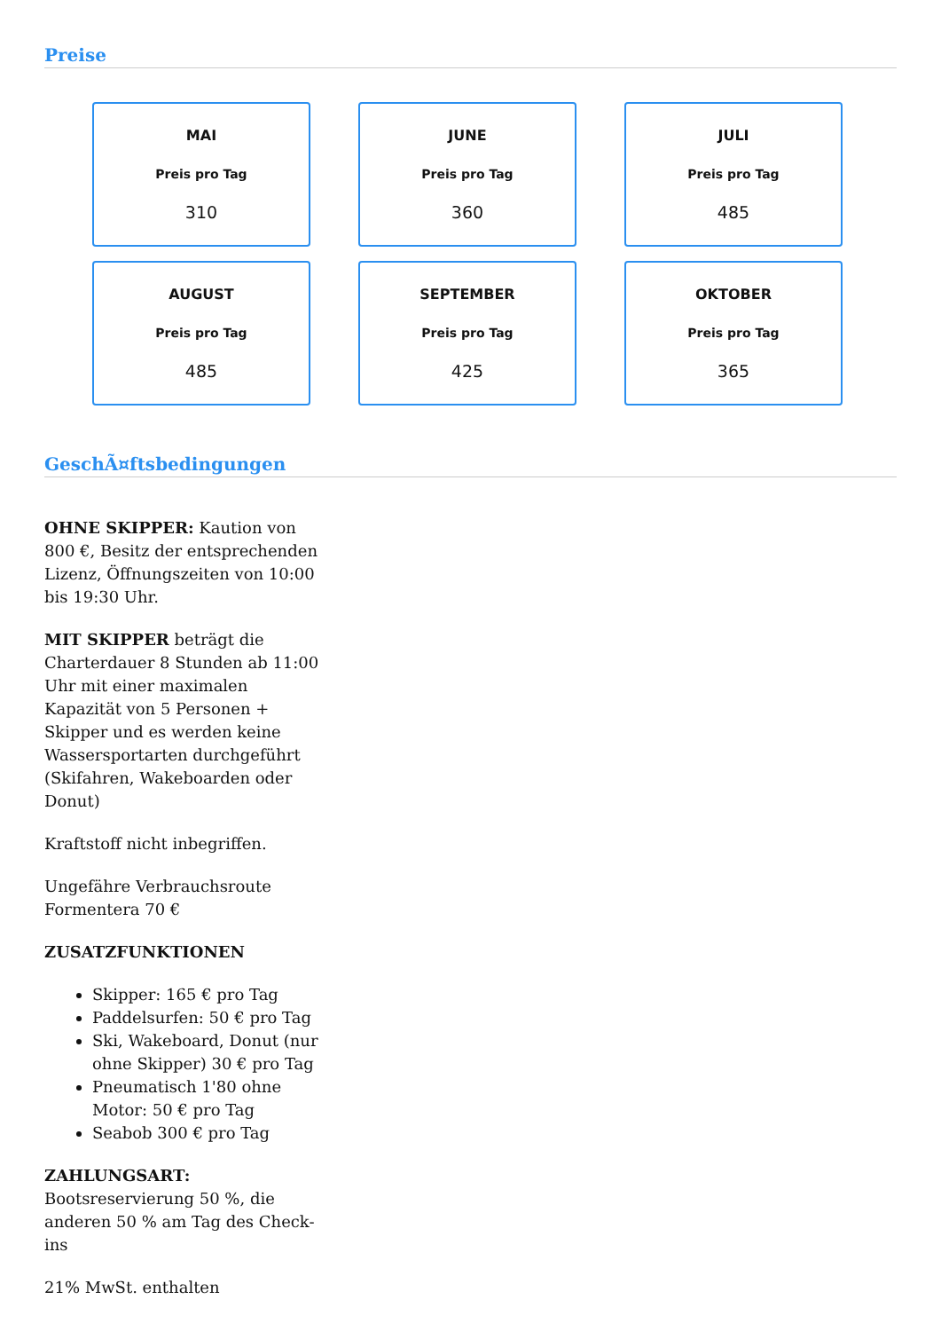Preise
MAI
Preis pro Tag
310
JUNE
Preis pro Tag
360
JULI
Preis pro Tag
485
AUGUST
Preis pro Tag
485
SEPTEMBER
Preis pro Tag
425
OKTOBER
Preis pro Tag
365
GeschÃ¤ftsbedingungen
OHNE SKIPPER: Kaution von 800 €, Besitz der entsprechenden Lizenz, Öffnungszeiten von 10:00 bis 19:30 Uhr.
MIT SKIPPER beträgt die Charterdauer 8 Stunden ab 11:00 Uhr mit einer maximalen Kapazität von 5 Personen + Skipper und es werden keine Wassersportarten durchgeführt (Skifahren, Wakeboarden oder Donut)
Kraftstoff nicht inbegriffen.
Ungefähre Verbrauchsroute Formentera 70 €
ZUSATZFUNKTIONEN
Skipper: 165 € pro Tag
Paddelsurfen: 50 € pro Tag
Ski, Wakeboard, Donut (nur ohne Skipper) 30 € pro Tag
Pneumatisch 1'80 ohne Motor: 50 € pro Tag
Seabob 300 € pro Tag
ZAHLUNGSART:
Bootsreservierung 50 %, die anderen 50 % am Tag des Check-ins
21% MwSt. enthalten